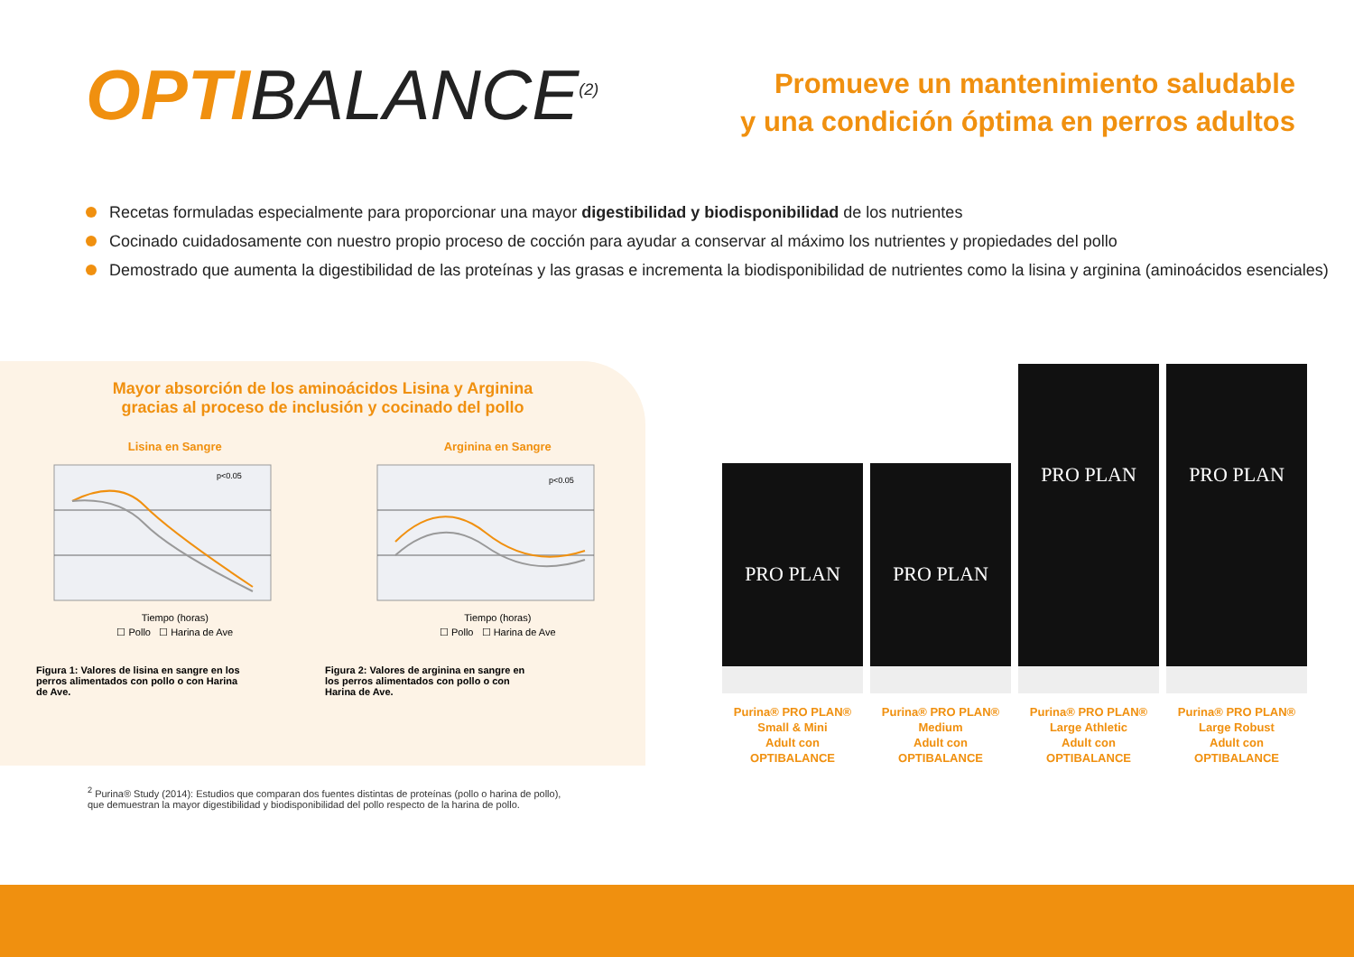OPTIBALANCE<sup>(2)</sup>
Promueve un mantenimiento saludable
y una condición óptima en perros adultos
Recetas formuladas especialmente para proporcionar una mayor digestibilidad y biodisponibilidad de los nutrientes
Cocinado cuidadosamente con nuestro propio proceso de cocción para ayudar a conservar al máximo los nutrientes y propiedades del pollo
Demostrado que aumenta la digestibilidad de las proteínas y las grasas e incrementa la biodisponibilidad de nutrientes como la lisina y arginina (aminoácidos esenciales)
Mayor absorción de los aminoácidos Lisina y Arginina
gracias al proceso de inclusión y cocinado del pollo
Lisina en Sangre
p<0.05
Tiempo (horas)
☐ Pollo ☐ Harina de Ave
Arginina en Sangre
p<0.05
Tiempo (horas)
☐ Pollo ☐ Harina de Ave
Figura 1: Valores de lisina en sangre en los perros alimentados con pollo o con Harina de Ave.
Figura 2: Valores de arginina en sangre en los perros alimentados con pollo o con Harina de Ave.
PRO PLAN
Purina® PRO PLAN®
Small & Mini
Adult con
OPTIBALANCE
PRO PLAN
Purina® PRO PLAN®
Medium
Adult con
OPTIBALANCE
PRO PLAN
Purina® PRO PLAN®
Large Athletic
Adult con
OPTIBALANCE
PRO PLAN
Purina® PRO PLAN®
Large Robust
Adult con
OPTIBALANCE
<sup>2</sup> Purina® Study (2014): Estudios que comparan dos fuentes distintas de proteínas (pollo o harina de pollo),
que demuestran la mayor digestibilidad y biodisponibilidad del pollo respecto de la harina de pollo.